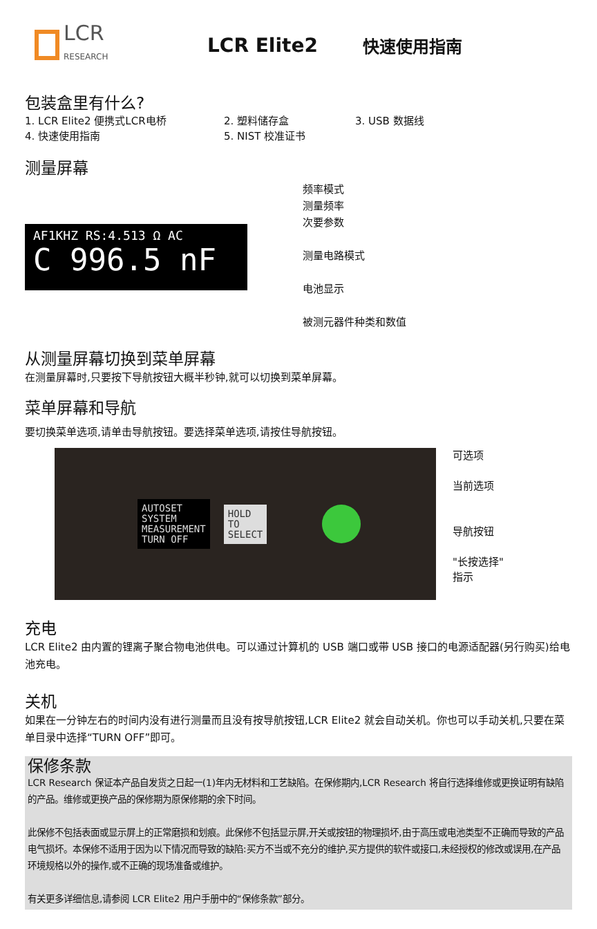LCR
RESEARCH
LCR Elite2
快速使用指南
包装盒里有什么?
1. LCR Elite2 便携式LCR电桥 2. 塑料储存盒 3. USB 数据线
4. 快速使用指南 5. NIST 校准证书
测量屏幕
AF1KHZ RS:4.513 Ω AC
C 996.5 nF ▬
频率模式
测量频率
次要参数
测量电路模式
电池显示
被测元器件种类和数值
从测量屏幕切换到菜单屏幕
在测量屏幕时,只要按下导航按钮大概半秒钟,就可以切换到菜单屏幕。
菜单屏幕和导航
要切换菜单选项,请单击导航按钮。要选择菜单选项,请按住导航按钮。
AUTOSET
SYSTEM
MEASUREMENT
TURN OFF
HOLD
TO
SELECT
可选项
当前选项
导航按钮
"长按选择"
指示
充电
LCR Elite2 由内置的锂离子聚合物电池供电。可以通过计算机的 USB 端口或带 USB 接口的电源适配器(另行购买)给电池充电。
关机
如果在一分钟左右的时间内没有进行测量而且没有按导航按钮,LCR Elite2 就会自动关机。你也可以手动关机,只要在菜单目录中选择“TURN OFF”即可。
保修条款
LCR Research 保证本产品自发货之日起一(1)年内无材料和工艺缺陷。在保修期内,LCR Research 将自行选择维修或更换证明有缺陷的产品。维修或更换产品的保修期为原保修期的余下时间。
此保修不包括表面或显示屏上的正常磨损和划痕。此保修不包括显示屏,开关或按钮的物理损坏,由于高压或电池类型不正确而导致的产品电气损坏。本保修不适用于因为以下情况而导致的缺陷:买方不当或不充分的维护,买方提供的软件或接口,未经授权的修改或误用,在产品环境规格以外的操作,或不正确的现场准备或维护。
有关更多详细信息,请参阅 LCR Elite2 用户手册中的“保修条款”部分。